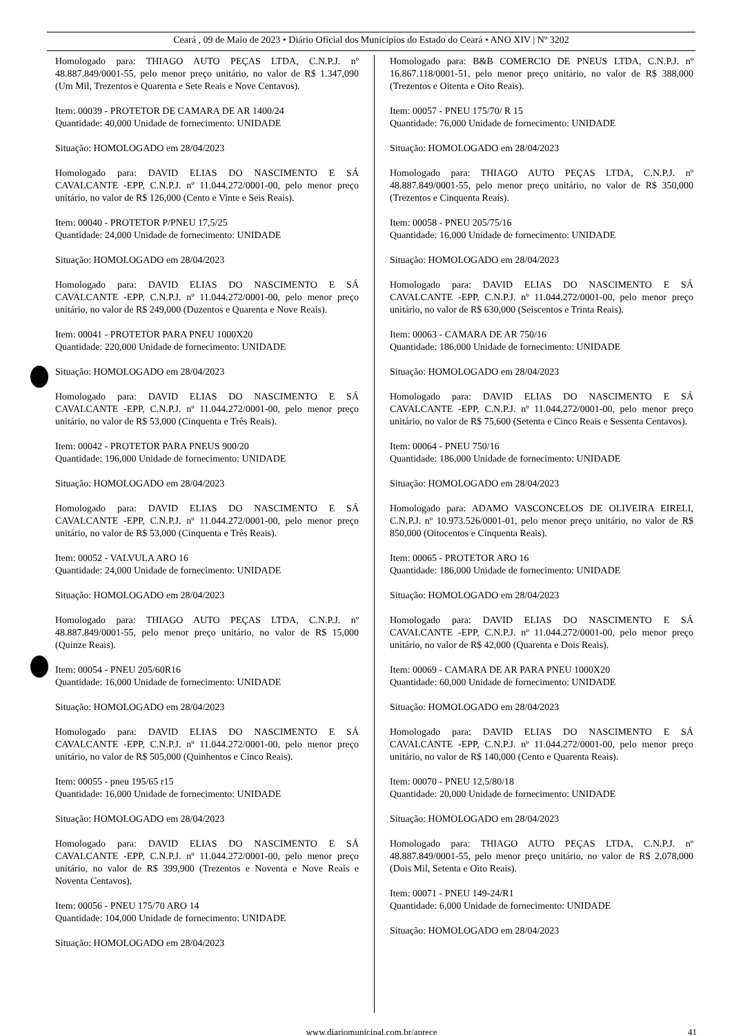Ceará , 09 de Maio de 2023 • Diário Oficial dos Municípios do Estado do Ceará • ANO XIV | Nº 3202
Homologado para: THIAGO AUTO PEÇAS LTDA, C.N.P.J. nº 48.887.849/0001-55, pelo menor preço unitário, no valor de R$ 1.347,090 (Um Mil, Trezentos e Quarenta e Sete Reais e Nove Centavos).
Item: 00039 - PROTETOR DE CAMARA DE AR 1400/24
Quantidade: 40,000 Unidade de fornecimento: UNIDADE
Situação: HOMOLOGADO em 28/04/2023
Homologado para: DAVID ELIAS DO NASCIMENTO E SÁ CAVALCANTE -EPP, C.N.P.J. nº 11.044.272/0001-00, pelo menor preço unitário, no valor de R$ 126,000 (Cento e Vinte e Seis Reais).
Item: 00040 - PROTETOR P/PNEU 17,5/25
Quantidade: 24,000 Unidade de fornecimento: UNIDADE
Situação: HOMOLOGADO em 28/04/2023
Homologado para: DAVID ELIAS DO NASCIMENTO E SÁ CAVALCANTE -EPP, C.N.P.J. nº 11.044.272/0001-00, pelo menor preço unitário, no valor de R$ 249,000 (Duzentos e Quarenta e Nove Reais).
Item: 00041 - PROTETOR PARA PNEU 1000X20
Quantidade: 220,000 Unidade de fornecimento: UNIDADE
Situação: HOMOLOGADO em 28/04/2023
Homologado para: DAVID ELIAS DO NASCIMENTO E SÁ CAVALCANTE -EPP, C.N.P.J. nº 11.044.272/0001-00, pelo menor preço unitário, no valor de R$ 53,000 (Cinquenta e Três Reais).
Item: 00042 - PROTETOR PARA PNEUS 900/20
Quantidade: 196,000 Unidade de fornecimento: UNIDADE
Situação: HOMOLOGADO em 28/04/2023
Homologado para: DAVID ELIAS DO NASCIMENTO E SÁ CAVALCANTE -EPP, C.N.P.J. nº 11.044.272/0001-00, pelo menor preço unitário, no valor de R$ 53,000 (Cinquenta e Três Reais).
Item: 00052 - VALVULA ARO 16
Quantidade: 24,000 Unidade de fornecimento: UNIDADE
Situação: HOMOLOGADO em 28/04/2023
Homologado para: THIAGO AUTO PEÇAS LTDA, C.N.P.J. nº 48.887.849/0001-55, pelo menor preço unitário, no valor de R$ 15,000 (Quinze Reais).
Item: 00054 - PNEU 205/60R16
Quantidade: 16,000 Unidade de fornecimento: UNIDADE
Situação: HOMOLOGADO em 28/04/2023
Homologado para: DAVID ELIAS DO NASCIMENTO E SÁ CAVALCANTE -EPP, C.N.P.J. nº 11.044.272/0001-00, pelo menor preço unitário, no valor de R$ 505,000 (Quinhentos e Cinco Reais).
Item: 00055 - pneu 195/65 r15
Quantidade: 16,000 Unidade de fornecimento: UNIDADE
Situação: HOMOLOGADO em 28/04/2023
Homologado para: DAVID ELIAS DO NASCIMENTO E SÁ CAVALCANTE -EPP, C.N.P.J. nº 11.044.272/0001-00, pelo menor preço unitário, no valor de R$ 399,900 (Trezentos e Noventa e Nove Reais e Noventa Centavos).
Item: 00056 - PNEU 175/70 ARO 14
Quantidade: 104,000 Unidade de fornecimento: UNIDADE
Situação: HOMOLOGADO em 28/04/2023
Homologado para: B&B COMERCIO DE PNEUS LTDA, C.N.P.J. nº 16.867.118/0001-51, pelo menor preço unitário, no valor de R$ 388,000 (Trezentos e Oitenta e Oito Reais).
Item: 00057 - PNEU 175/70/ R 15
Quantidade: 76,000 Unidade de fornecimento: UNIDADE
Situação: HOMOLOGADO em 28/04/2023
Homologado para: THIAGO AUTO PEÇAS LTDA, C.N.P.J. nº 48.887.849/0001-55, pelo menor preço unitário, no valor de R$ 350,000 (Trezentos e Cinquenta Reais).
Item: 00058 - PNEU 205/75/16
Quantidade: 16,000 Unidade de fornecimento: UNIDADE
Situação: HOMOLOGADO em 28/04/2023
Homologado para: DAVID ELIAS DO NASCIMENTO E SÁ CAVALCANTE -EPP, C.N.P.J. nº 11.044.272/0001-00, pelo menor preço unitário, no valor de R$ 630,000 (Seiscentos e Trinta Reais).
Item: 00063 - CAMARA DE AR 750/16
Quantidade: 186,000 Unidade de fornecimento: UNIDADE
Situação: HOMOLOGADO em 28/04/2023
Homologado para: DAVID ELIAS DO NASCIMENTO E SÁ CAVALCANTE -EPP, C.N.P.J. nº 11.044.272/0001-00, pelo menor preço unitário, no valor de R$ 75,600 (Setenta e Cinco Reais e Sessenta Centavos).
Item: 00064 - PNEU 750/16
Quantidade: 186,000 Unidade de fornecimento: UNIDADE
Situação: HOMOLOGADO em 28/04/2023
Homologado para: ADAMO VASCONCELOS DE OLIVEIRA EIRELI, C.N.P.J. nº 10.973.526/0001-01, pelo menor preço unitário, no valor de R$ 850,000 (Oitocentos e Cinquenta Reais).
Item: 00065 - PROTETOR ARO 16
Quantidade: 186,000 Unidade de fornecimento: UNIDADE
Situação: HOMOLOGADO em 28/04/2023
Homologado para: DAVID ELIAS DO NASCIMENTO E SÁ CAVALCANTE -EPP, C.N.P.J. nº 11.044.272/0001-00, pelo menor preço unitário, no valor de R$ 42,000 (Quarenta e Dois Reais).
Item: 00069 - CAMARA DE AR PARA PNEU 1000X20
Quantidade: 60,000 Unidade de fornecimento: UNIDADE
Situação: HOMOLOGADO em 28/04/2023
Homologado para: DAVID ELIAS DO NASCIMENTO E SÁ CAVALCANTE -EPP, C.N.P.J. nº 11.044.272/0001-00, pelo menor preço unitário, no valor de R$ 140,000 (Cento e Quarenta Reais).
Item: 00070 - PNEU 12,5/80/18
Quantidade: 20,000 Unidade de fornecimento: UNIDADE
Situação: HOMOLOGADO em 28/04/2023
Homologado para: THIAGO AUTO PEÇAS LTDA, C.N.P.J. nº 48.887.849/0001-55, pelo menor preço unitário, no valor de R$ 2.078,000 (Dois Mil, Setenta e Oito Reais).
Item: 00071 - PNEU 149-24/R1
Quantidade: 6,000 Unidade de fornecimento: UNIDADE
Situação: HOMOLOGADO em 28/04/2023
www.diariomunicipal.com.br/aprece 41